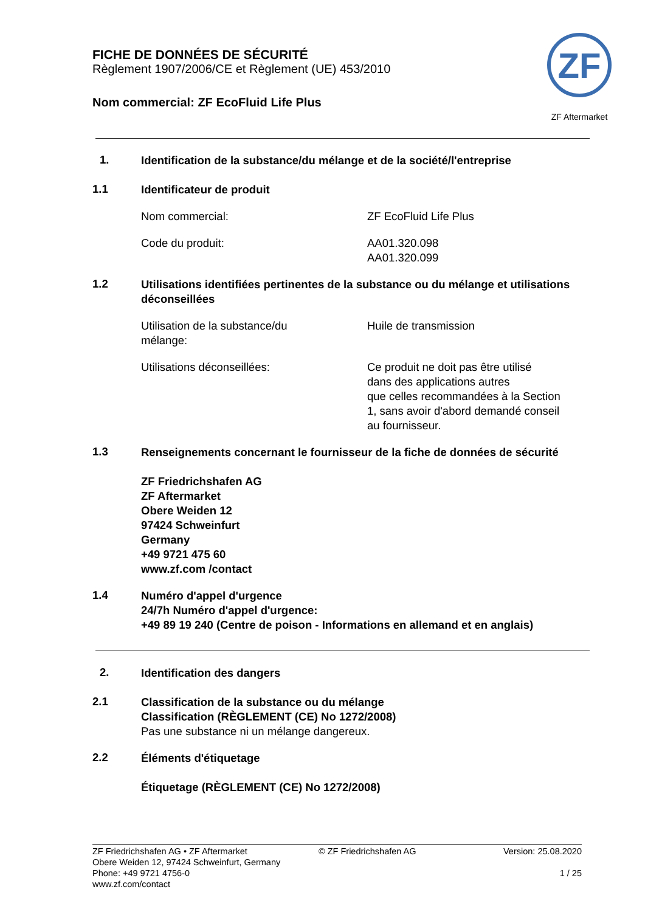FICHE DE DONNÉES DE SÉCURITÉ
Règlement 1907/2006/CE et Règlement (UE) 453/2010
Nom commercial: ZF EcoFluid Life Plus
ZF
ZF Aftermarket
1.
Identification de la substance/du mélange et de la société/l'entreprise
1.1
Identificateur de produit
Nom commercial: ZF EcoFluid Life Plus
Code du produit: AA01.320.098
AA01.320.099
1.2
Utilisations identifiées pertinentes de la substance ou du mélange et utilisations déconseillées
Utilisation de la substance/du
mélange:
Huile de transmission
Utilisations déconseillées: Ce produit ne doit pas être utilisé
dans des applications autres
que celles recommandées à la Section
1, sans avoir d'abord demandé conseil
au fournisseur.
1.3
Renseignements concernant le fournisseur de la fiche de données de sécurité
ZF Friedrichshafen AG
ZF Aftermarket
Obere Weiden 12
97424 Schweinfurt
Germany
+49 9721 475 60
www.zf.com /contact
1.4
Numéro d'appel d'urgence
24/7h Numéro d'appel d'urgence:
+49 89 19 240 (Centre de poison - Informations en allemand et en anglais)
2.
Identification des dangers
2.1
Classification de la substance ou du mélange
Classification (RÈGLEMENT (CE) No 1272/2008)
Pas une substance ni un mélange dangereux.
2.2
Éléments d'étiquetage
Étiquetage (RÈGLEMENT (CE) No 1272/2008)
ZF Friedrichshafen AG • ZF Aftermarket
Obere Weiden 12, 97424 Schweinfurt, Germany
Phone: +49 9721 4756-0
www.zf.com/contact
© ZF Friedrichshafen AG Version: 25.08.2020
1 / 25